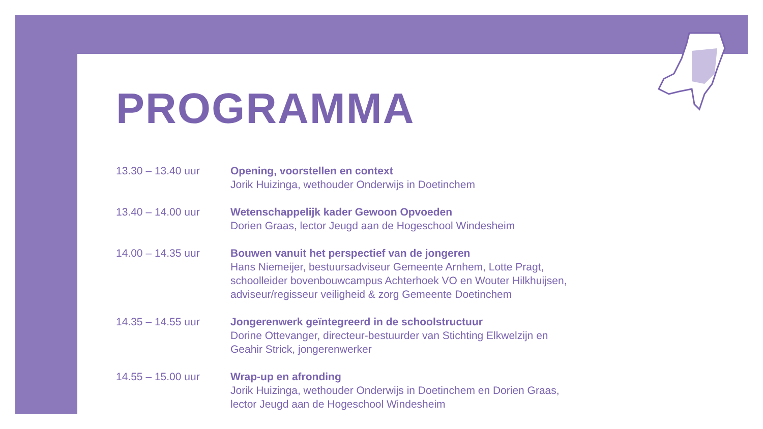PROGRAMMA
| 13.30 – 13.40 uur | Opening, voorstellen en context Jorik Huizinga, wethouder Onderwijs in Doetinchem |
| 13.40 – 14.00 uur | Wetenschappelijk kader Gewoon Opvoeden Dorien Graas, lector Jeugd aan de Hogeschool Windesheim |
| 14.00 – 14.35 uur | Bouwen vanuit het perspectief van de jongeren Hans Niemeijer, bestuursadviseur Gemeente Arnhem, Lotte Pragt, schoolleider bovenbouwcampus Achterhoek VO en Wouter Hilkhuijsen, adviseur/regisseur veiligheid & zorg Gemeente Doetinchem |
| 14.35 – 14.55 uur | Jongerenwerk geïntegreerd in de schoolstructuur Dorine Ottevanger, directeur-bestuurder van Stichting Elkwelzijn en Geahir Strick, jongerenwerker |
| 14.55 – 15.00 uur | Wrap-up en afronding Jorik Huizinga, wethouder Onderwijs in Doetinchem en Dorien Graas, lector Jeugd aan de Hogeschool Windesheim |